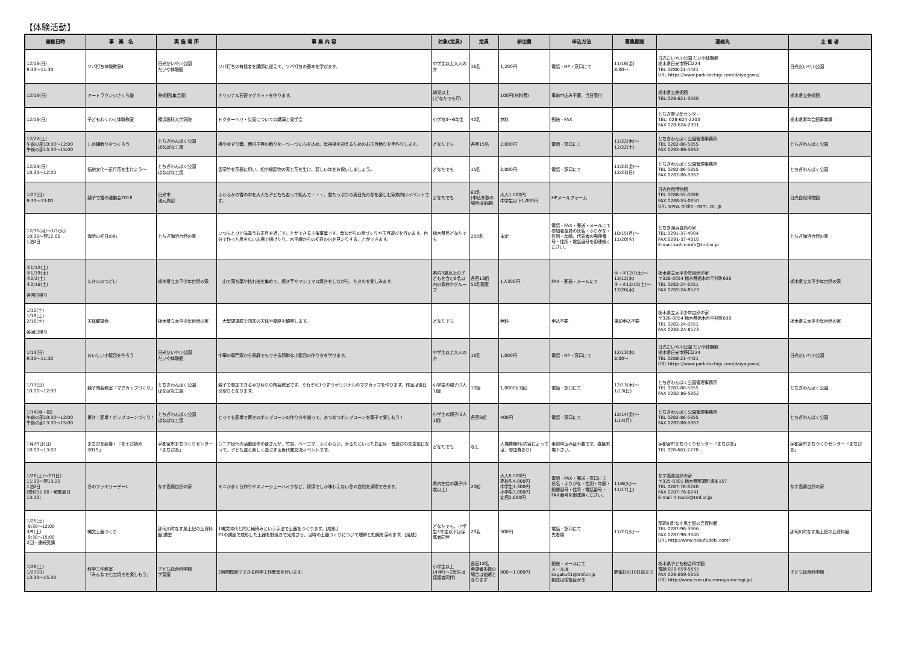【体験活動】
| 開催日時 | 事 業 名 | 実 施 場 所 | 事 業 内 容 | 対象(定員) | 定員 | 参加費 | 申込方法 | 募集期間 | 連絡先 | 主 催 者 |
| --- | --- | --- | --- | --- | --- | --- | --- | --- | --- | --- |
| 12/16(日) 9:30～11:30 | ソバ打ち体験教室Ⅱ | 日光だいや川公園 だいや体験館 | ソバ打ちの有段者を講師に迎えて、ソバ打ちの基本を学びます。 | 中学生以上大人の方 | 16名 | 1,200円 | 電話・HP・窓口にて | 11/16(金) 8:30～ | 日光だいや川公園 だいや体験館 栃木県日光市野口224 TEL 0288-21-4421 URL https://www.park-tochigi.com/daiyagawa/ | 日光だいや川公園 |
| 12/16(日) | アートラウンジさくら塾 | 美術館(集会室) | オリジナル石膏マグネットを作ります。 | 幼児以上 (どなたでも可) | | 100円(材料費) | 事前申込み不要、当日受付 | | 栃木県立美術館 TEL:028-621-3566 | 栃木県立美術館 |
| 12/16(日) | 子どもわくわく体験教室 | 獨協医科大学病院 | ドクターヘリ・災害についての講演と見学会 | 小学校3～6年生 | 40名 | 無料 | 郵送・FAX | | とちぎ青少年センター TEL: 028-624-2203 FAX 028-624-2301 | 栃木県青年会館事業課 |
| 12/22(土) 午前の部10:30～12:00 午後の部13:30～15:00 | しめ縄飾りをつくろう | とちぎわんぱく公園 ぱなぱな工房 | 橙やゆずり葉、藪柑子等の飾りを一つ一つに心を込め、年神様を迎えるためのお正月飾りを手作りします。 | どなたでも | 各回15名 | 2,000円 | 電話・窓口にて | 11/22(木)～ 12/22(土) | とちぎわんぱく公園管理事務所 TEL 0282-86-5855 FAX 0282-86-5862 | とちぎわんぱく公園 |
| 12/23(日) 10:30～12:00 | 伝統文化～正月花を生けよう～ | とちぎわんぱく公園 ぱなぱな工房 | 孟宗竹を花器に用い、松や縁起物の実と花を生け、新しい年をお祝いしましょう。 | どなたでも | 15名 | 2,000円 | 電話・窓口にて | 11/23(金)～ 12/23(日) | とちぎわんぱく公園管理事務所 TEL 0282-86-5855 FAX 0282-86-5862 | とちぎわんぱく公園 |
| 1/27(日) 9:30～13:00 | 親子で雪の運動会2018 | 日光市 湯元周辺 | ふかふかの雪の中を大人も子どもも走って転んで・・・、雪たっぷりの奥日光の冬を楽しむ家族向けイベントです。 | どなたでも | 60名 (申込多数の場合は抽選) | 大人1,500円 中学生以下1,000円 | HPメールフォーム | | 日光自然博物館 TEL 0288-55-0880 FAX 0288-55-0850 URL www. nikko－nsm. co. jp | 日光自然博物館 |
| 12/31(月)～1/1(火) 10:30～翌12:00 1泊2日 | 海浜の初日の出 | とちぎ海浜自然の家 | いつもとひと味違うお正月を過ごすことができる主催事業です。昔ながらの凧づくりや正月遊びを行います。自分で作った凧を広い広場で揚げたり、水平線からの初日の出を見たりすることができます。 | 栃木県民どなたでも | 250名 | 未定 | 電話・FAX・郵送・メールにて 参加者全員の氏名・ふりがな・性別・年齢、代表者の郵便番号・住所・電話番号を御連絡ください。 | 10/15(月)～ 11/20(火) | とちぎ海浜自然の家 TEL:0291-37-4004 FAX:0291-37-4010 E-mail:kaihin-info@tmf.or.jp | とちぎ海浜自然の家 |
| ①1/12(土) ②1/19(土) ③2/2(土) ④2/16(土) 各回日帰り | たき火のつどい | 栃木県立太平少年自然の家 | 山で落ち葉や枯れ枝を集めて、焼き芋やマシュマロ焼きをしながら、たき火を楽しみます。 | 県内3歳以上の子どもを含む6名以内の家族やグループ | 各回13組 50名程度 | 1人300円 | FAX・郵送・メールにて | ①・②12/1(土)～12/12(水) ③・④12/15(土)～12/26(水) | 栃木県立太平少年自然の家 〒328-0054 栃木県栃木市平井町638 TEL 0282-24-8551 FAX 0282-24-8573 | 栃木県立太平少年自然の家 |
| 1/12(土) 1/19(土) 2/16(土) 各回日帰り | 天体観望会 | 栃木県立太平少年自然の家 | 大型望遠鏡で四季の天体や星座を観察します。 | どなたでも | | 無料 | 申込不要 | 事前申込不要 | 栃木県立太平少年自然の家 〒328-0054 栃木県栃木市平井町638 TEL 0282-24-8551 FAX 0282-24-8573 | 栃木県立太平少年自然の家 |
| 1/13(日) 9:30～11:30 | おいしい小籠包を作ろう | 日光だいや川公園 だいや体験館 | 中華の専門家から家庭でもできる簡単な小籠包の作り方を学びます。 | 中学生以上大人の方 | 16名 | 1,000円 | 電話・HP・窓口にて | 12/13(木) 8:30～ | 日光だいや川公園 だいや体験館 栃木県日光市野口224 TEL 0288-21-4421 URL https://www.park-tochigi.com/daiyagawa/ | 日光だいや川公園 |
| 1/13(日) 10:00～12:00 | 親子陶芸教室「マグカップづくり」 | とちぎわんぱく公園 ぱなぱな工房 | 親子で参加できる手びねりの陶芸教室です。それぞれ1つずつオリジナルのマグカップを作ります。作品は後日引取りとなります。 | 小学生の親子(2人1組) | 10組 | 1,000円(1組) | 電話・窓口にて | 12/13(木)～ 1/13(日) | とちぎわんぱく公園管理事務所 TEL 0282-86-5855 FAX 0282-86-5862 | とちぎわんぱく公園 |
| 1/14(月・祝) 午前の部10:30～12:00 午後の部13:30～15:00 | 驚き！簡単！ポップコーンづくり！ | とちぎわんぱく公園 ぱなぱな工房 | とっても簡単で驚きのポップコーンの作り方を知って、あつあつポップコーンを親子で楽しもう！ | 小学生の親子(2人1組) | 各回8組 | 400円 | 電話・窓口にて | 12/14(金)～ 1/14(月) | とちぎわんぱく公園管理事務所 TEL 0282-86-5855 FAX 0282-86-5862 | とちぎわんぱく公園 |
| 1月20日(日) 10:00～13:00 | まちぴあ新春！「あそび初め2019」 | 宇都宮市まちづくりセンター「まちぴあ」 | シニア世代の活動団体の皆さんが、竹馬、ベーゴマ、ふくわらい、かるたといったお正月・昔遊びの先生役になって、子ども達と楽しく遊ぶする世代間交流イベントです。 | どなたでも | なし | 入場費無料(内容によっては、参加費あり) | 事前申込みは不要です。直接来場下さい。 | | 宇都宮市まちづくりセンター「まちぴあ」 TEL 028-661-2778 | 宇都宮市まちづくりセンター「まちぴあ」 |
| 1/26(土)～27(日) 11:00～翌13:20 1泊2日 (受付11:00・解散翌日13:20) | 冬のファミリーデー1 | なす高原自然の家 | ミニかまくら作りやスノーシューハイクなど、那須でしか味わえない冬の自然を満喫できます。 | 県内在住の親子(3歳以上) | 20組 | 大人6,500円 高校生4,000円 中学生3,300円 小学生3,000円 幼児2,800円 | 電話・FAX・郵送・窓口にて 氏名・ふりがな・性別・年齢・郵便番号・住所・電話番号・FAX番号を御連絡ください。 | 11/6(火)～ 11/17(土) | なす高原自然の家 〒325-0301 栃木県那須町湯本157 TEL 0287-76-6240 FAX 0287-76-6241 E-mail h-tsukii@tmf.or.jp | なす高原自然の家 |
| 1/26(土) 9:30～12:00 3/9(土) 9:30～15:00 2回・連続受講 | 縄文土器づくり | 那珂川町なす風土記の丘資料館 講堂 | 1縄文時代と同じ輪積みという手法で土器をつくります。[成形] 21の講座で成形した土器を野焼きで完成させ、当時の土器づくりについて理解と知識を深めます。[焼成] | どなたでも、小学生3年生以下は保護者同伴 | 20名 | 300円 | 電話・窓口にて 先着順 | 11/27(火)～ | 那珂川町なす風土記の丘資料館 TEL:0287-96-3366 FAX 0287-96-3340 URL http://www.nasufudoki.com/ | 那珂川町なす風土記の丘資料館 |
| 1/26(土) 1/27(日) 13:30～15:30 | 科学工作教室 「みんなで七宝焼きを楽しもう」 | 子ども総合科学館 学習室 | 2時間程度でできる科学工作教室を行います。 | 小学生以上 (小学1～2年生は保護者同伴) | 各回18名 希望者多数の場合は抽選となります | 800～1,000円 | 郵送・メールにて メールは kagaku01@tmf.or.jp 郵送は往復はがき | 開催日の10日前まで | 栃木県子ども総合科学館 電話 028-659-5555 FAX 028-659-5353 URL http://www.tsm.utsunomiya.tochigi.jp/ | 子ども総合科学館 |